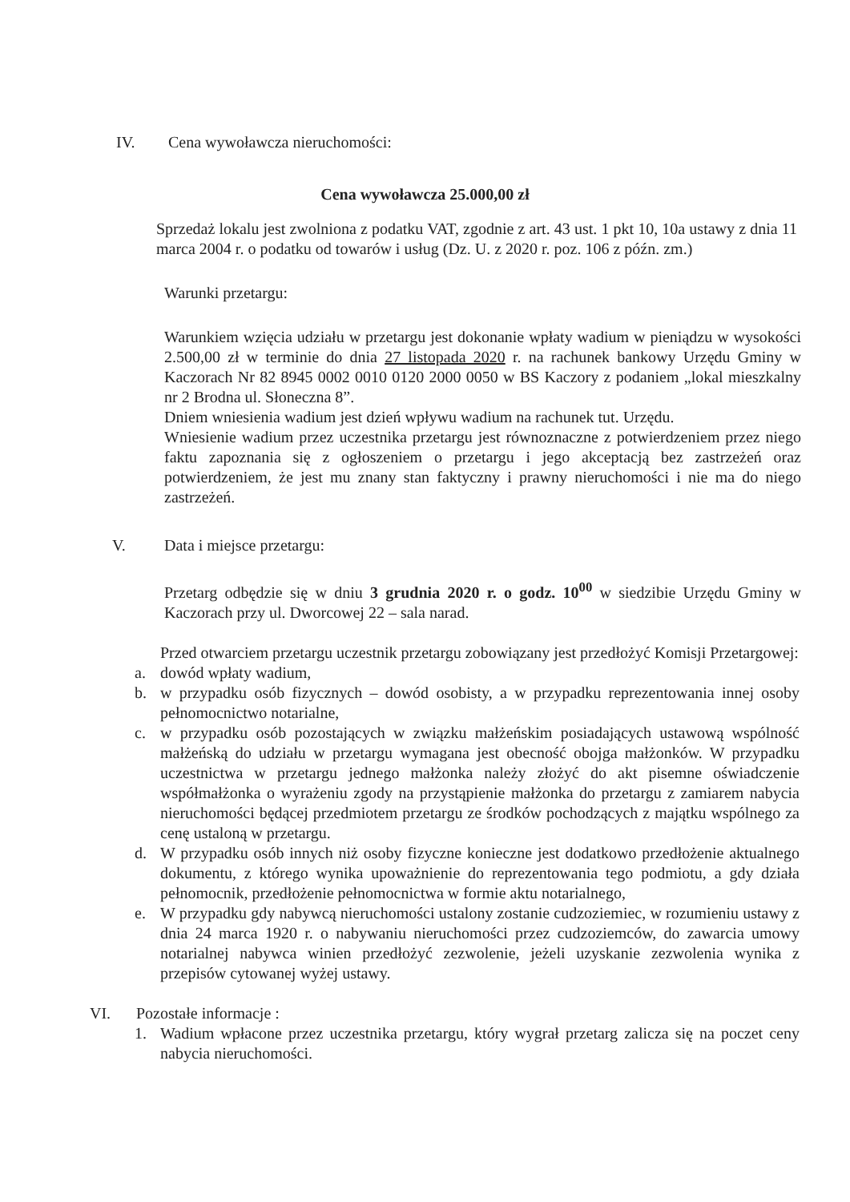IV. Cena wywoławcza nieruchomości:
Cena wywoławcza 25.000,00 zł
Sprzedaż lokalu jest zwolniona z podatku VAT, zgodnie z art. 43 ust. 1 pkt 10, 10a ustawy z dnia 11 marca 2004 r. o podatku od towarów i usług (Dz. U. z 2020 r. poz. 106 z późn. zm.)
Warunki przetargu:
Warunkiem wzięcia udziału w przetargu jest dokonanie wpłaty wadium w pieniądzu w wysokości 2.500,00 zł w terminie do dnia 27 listopada 2020 r. na rachunek bankowy Urzędu Gminy w Kaczorach Nr 82 8945 0002 0010 0120 2000 0050 w BS Kaczory z podaniem „lokal mieszkalny nr 2 Brodna ul. Słoneczna 8”.
Dniem wniesienia wadium jest dzień wpływu wadium na rachunek tut. Urzędu.
Wniesienie wadium przez uczestnika przetargu jest równoznaczne z potwierdzeniem przez niego faktu zapoznania się z ogłoszeniem o przetargu i jego akceptacją bez zastrzeżeń oraz potwierdzeniem, że jest mu znany stan faktyczny i prawny nieruchomości i nie ma do niego zastrzeżeń.
V. Data i miejsce przetargu:
Przetarg odbędzie się w dniu 3 grudnia 2020 r. o godz. 10<sup>00</sup> w siedzibie Urzędu Gminy w Kaczorach przy ul. Dworcowej 22 – sala narad.
Przed otwarciem przetargu uczestnik przetargu zobowiązany jest przedłożyć Komisji Przetargowej:
a. dowód wpłaty wadium,
b. w przypadku osób fizycznych – dowód osobisty, a w przypadku reprezentowania innej osoby pełnomocnictwo notarialne,
c. w przypadku osób pozostających w związku małżeńskim posiadających ustawową wspólność małżeńską do udziału w przetargu wymagana jest obecność obojga małżonków. W przypadku uczestnictwa w przetargu jednego małżonka należy złożyć do akt pisemne oświadczenie współmałżonka o wyrażeniu zgody na przystąpienie małżonka do przetargu z zamiarem nabycia nieruchomości będącej przedmiotem przetargu ze środków pochodzących z majątku wspólnego za cenę ustaloną w przetargu.
d. W przypadku osób innych niż osoby fizyczne konieczne jest dodatkowo przedłożenie aktualnego dokumentu, z którego wynika upoważnienie do reprezentowania tego podmiotu, a gdy działa pełnomocnik, przedłożenie pełnomocnictwa w formie aktu notarialnego,
e. W przypadku gdy nabywcą nieruchomości ustalony zostanie cudzoziemiec, w rozumieniu ustawy z dnia 24 marca 1920 r. o nabywaniu nieruchomości przez cudzoziemców, do zawarcia umowy notarialnej nabywca winien przedłożyć zezwolenie, jeżeli uzyskanie zezwolenia wynika z przepisów cytowanej wyżej ustawy.
VI. Pozostałe informacje :
1. Wadium wpłacone przez uczestnika przetargu, który wygrał przetarg zalicza się na poczet ceny nabycia nieruchomości.